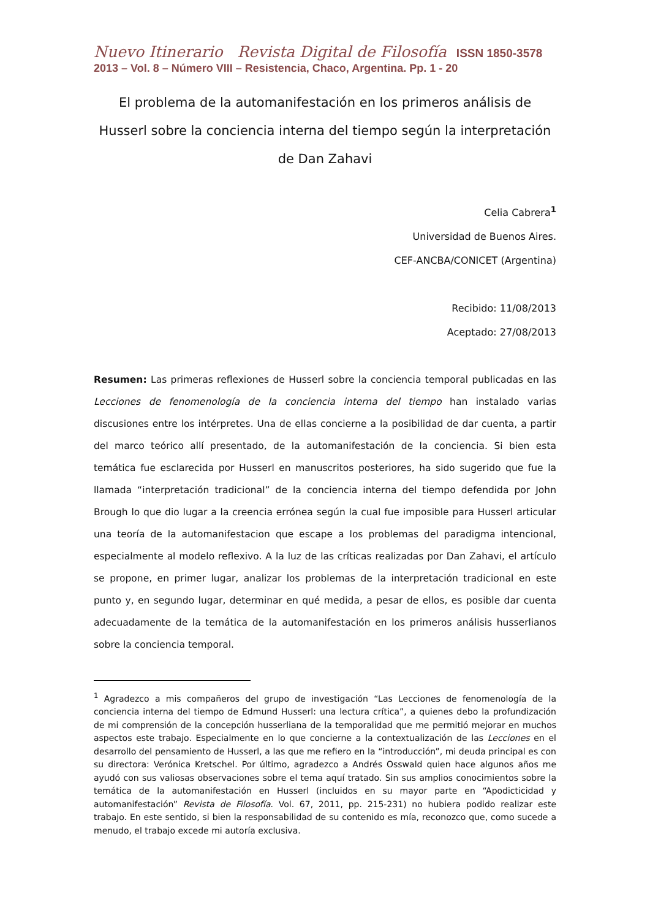Nuevo Itinerario Revista Digital de Filosofía ISSN 1850-3578
2013 – Vol. 8 – Número VIII – Resistencia, Chaco, Argentina. Pp. 1 - 20
El problema de la automanifestación en los primeros análisis de Husserl sobre la conciencia interna del tiempo según la interpretación de Dan Zahavi
Celia Cabrera<sup>1</sup>
Universidad de Buenos Aires.
CEF-ANCBA/CONICET (Argentina)
Recibido: 11/08/2013
Aceptado: 27/08/2013
Resumen: Las primeras reflexiones de Husserl sobre la conciencia temporal publicadas en las Lecciones de fenomenología de la conciencia interna del tiempo han instalado varias discusiones entre los intérpretes. Una de ellas concierne a la posibilidad de dar cuenta, a partir del marco teórico allí presentado, de la automanifestación de la conciencia. Si bien esta temática fue esclarecida por Husserl en manuscritos posteriores, ha sido sugerido que fue la llamada “interpretación tradicional” de la conciencia interna del tiempo defendida por John Brough lo que dio lugar a la creencia errónea según la cual fue imposible para Husserl articular una teoría de la automanifestacion que escape a los problemas del paradigma intencional, especialmente al modelo reflexivo. A la luz de las críticas realizadas por Dan Zahavi, el artículo se propone, en primer lugar, analizar los problemas de la interpretación tradicional en este punto y, en segundo lugar, determinar en qué medida, a pesar de ellos, es posible dar cuenta adecuadamente de la temática de la automanifestación en los primeros análisis husserlianos sobre la conciencia temporal.
<sup>1</sup> Agradezco a mis compañeros del grupo de investigación “Las Lecciones de fenomenología de la conciencia interna del tiempo de Edmund Husserl: una lectura crítica”, a quienes debo la profundización de mi comprensión de la concepción husserliana de la temporalidad que me permitió mejorar en muchos aspectos este trabajo. Especialmente en lo que concierne a la contextualización de las Lecciones en el desarrollo del pensamiento de Husserl, a las que me refiero en la “introducción”, mi deuda principal es con su directora: Verónica Kretschel. Por último, agradezco a Andrés Osswald quien hace algunos años me ayudó con sus valiosas observaciones sobre el tema aquí tratado. Sin sus amplios conocimientos sobre la temática de la automanifestación en Husserl (incluidos en su mayor parte en “Apodicticidad y automanifestación” Revista de Filosofía. Vol. 67, 2011, pp. 215-231) no hubiera podido realizar este trabajo. En este sentido, si bien la responsabilidad de su contenido es mía, reconozco que, como sucede a menudo, el trabajo excede mi autoría exclusiva.